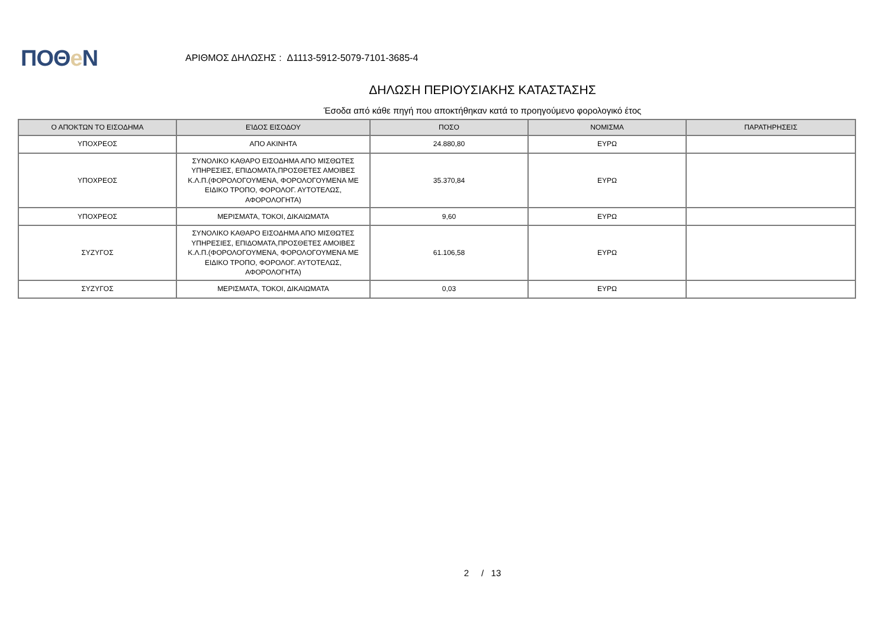ΠΟΘe Ν
ΑΡΙΘΜΟΣ ΔΗΛΩΣΗΣ : Δ1113-5912-5079-7101-3685-4
ΔΗΛΩΣΗ ΠΕΡΙΟΥΣΙΑΚΗΣ ΚΑΤΑΣΤΑΣΗΣ
Έσοδα από κάθε πηγή που αποκτήθηκαν κατά το προηγούμενο φορολογικό έτος
| Ο ΑΠΟΚΤΩΝ ΤΟ ΕΙΣΟΔΗΜΑ | ΕΊΔΟΣ ΕΙΣΟΔΟΥ | ΠΟΣΟ | ΝΟΜΙΣΜΑ | ΠΑΡΑΤΗΡΗΣΕΙΣ |
| --- | --- | --- | --- | --- |
| ΥΠΟΧΡΕΟΣ | ΑΠΟ ΑΚΙΝΗΤΑ | 24.880,80 | ΕΥΡΩ | |
| ΥΠΟΧΡΕΟΣ | ΣΥΝΟΛΙΚΟ ΚΑΘΑΡΟ ΕΙΣΟΔΗΜΑ ΑΠΟ ΜΙΣΘΩΤΕΣ ΥΠΗΡΕΣΙΕΣ, ΕΠΙΔΟΜΑΤΑ,ΠΡΟΣΘΕΤΕΣ ΑΜΟΙΒΕΣ Κ.Λ.Π.(ΦΟΡΟΛΟΓΟΥΜΕΝΑ, ΦΟΡΟΛΟΓΟΥΜΕΝΑ ΜΕ ΕΙΔΙΚΟ ΤΡΟΠΟ, ΦΟΡΟΛΟΓ. ΑΥΤΟΤΕΛΩΣ, ΑΦΟΡΟΛΟΓΗΤΑ) | 35.370,84 | ΕΥΡΩ | |
| ΥΠΟΧΡΕΟΣ | ΜΕΡΙΣΜΑΤΑ, ΤΟΚΟΙ, ΔΙΚΑΙΩΜΑΤΑ | 9,60 | ΕΥΡΩ | |
| ΣΥΖΥΓΟΣ | ΣΥΝΟΛΙΚΟ ΚΑΘΑΡΟ ΕΙΣΟΔΗΜΑ ΑΠΟ ΜΙΣΘΩΤΕΣ ΥΠΗΡΕΣΙΕΣ, ΕΠΙΔΟΜΑΤΑ,ΠΡΟΣΘΕΤΕΣ ΑΜΟΙΒΕΣ Κ.Λ.Π.(ΦΟΡΟΛΟΓΟΥΜΕΝΑ, ΦΟΡΟΛΟΓΟΥΜΕΝΑ ΜΕ ΕΙΔΙΚΟ ΤΡΟΠΟ, ΦΟΡΟΛΟΓ. ΑΥΤΟΤΕΛΩΣ, ΑΦΟΡΟΛΟΓΗΤΑ) | 61.106,58 | ΕΥΡΩ | |
| ΣΥΖΥΓΟΣ | ΜΕΡΙΣΜΑΤΑ, ΤΟΚΟΙ, ΔΙΚΑΙΩΜΑΤΑ | 0,03 | ΕΥΡΩ | |
2 / 13